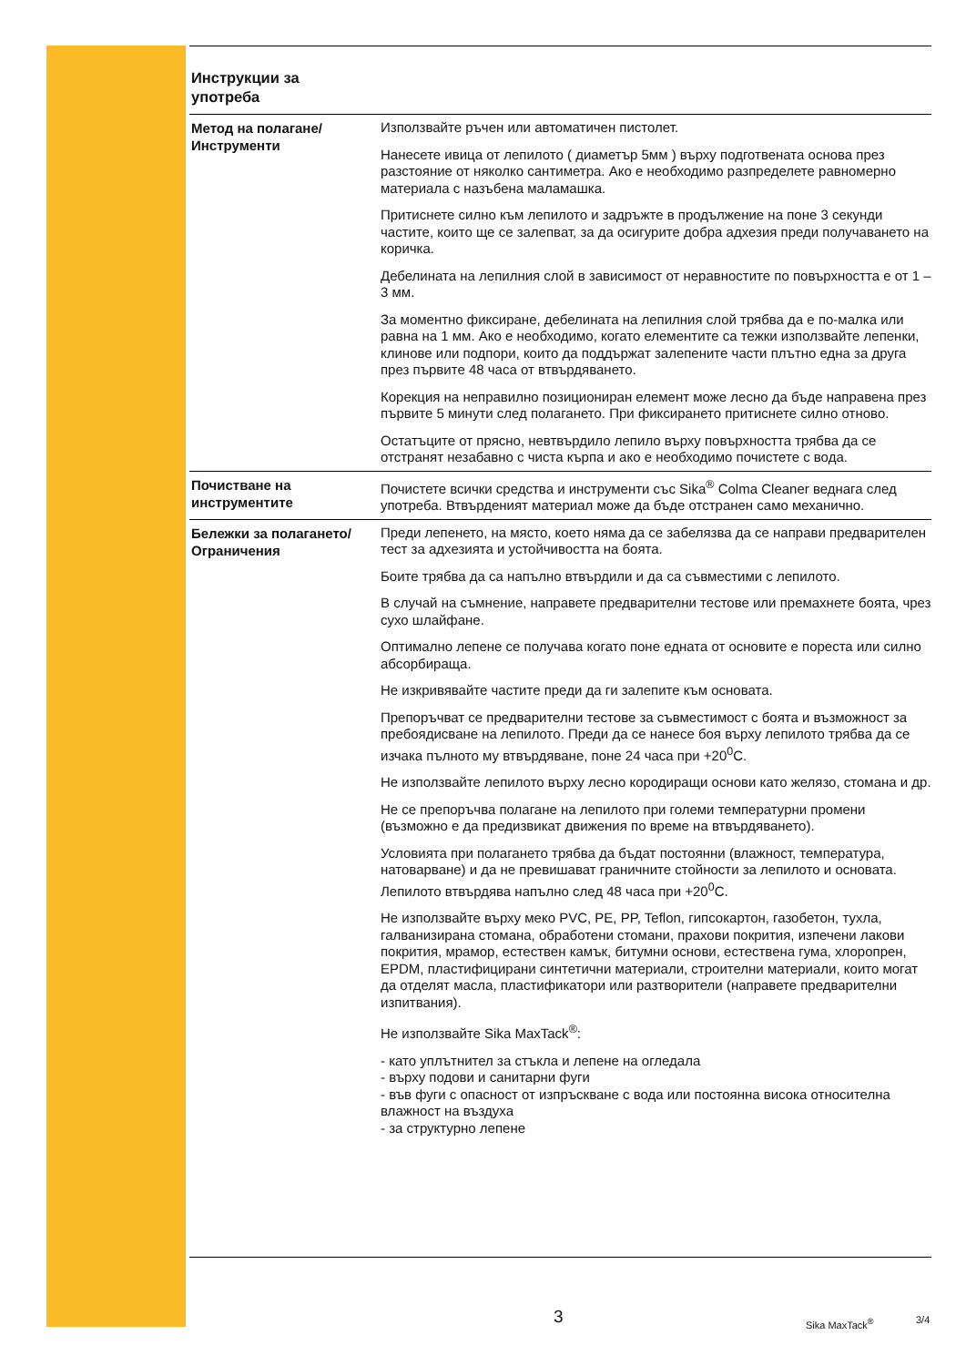Инструкции за
употреба
Метод на полагане/ Инструменти
Използвайте ръчен или автоматичен пистолет.
Нанесете ивица от лепилото ( диаметър 5мм ) върху подготвената основа през разстояние от няколко сантиметра. Ако е необходимо разпределете равномерно материала с назъбена маламашка.
Притиснете силно към лепилото и задръжте в продължение на поне 3 секунди частите, които ще се залепват, за да осигурите добра адхезия преди получаването на коричка.
Дебелината на лепилния слой в зависимост от неравностите по повърхността е от 1 – 3 мм.
За моментно фиксиране, дебелината на лепилния слой трябва да е по-малка или равна на 1 мм. Ако е необходимо, когато елементите са тежки използвайте лепенки, клинове или подпори, които да поддържат залепените части плътно една за друга през първите 48 часа от втвърдяването.
Корекция на неправилно позициониран елемент може лесно да бъде направена през първите 5 минути след полагането. При фиксирането притиснете силно отново.
Остатъците от прясно, невтвърдило лепило върху повърхността трябва да се отстранят незабавно с чиста кърпа и ако е необходимо почистете с вода.
Почистване на инструментите
Почистете всички средства и инструменти със Sika<sup>®</sup> Colma Cleaner веднага след употреба. Втвърденият материал може да бъде отстранен само механично.
Бележки за полагането/ Ограничения
Преди лепенето, на място, което няма да се забелязва да се направи предварителен тест за адхезията и устойчивостта на боята.
Боите трябва да са напълно втвърдили и да са съвместими с лепилото.
В случай на съмнение, направете предварителни тестове или премахнете боята, чрез сухо шлайфане.
Оптимално лепене се получава когато поне едната от основите е пореста или силно абсорбираща.
Не изкривявайте частите преди да ги залепите към основата.
Препоръчват се предварителни тестове за съвместимост с боята и възможност за пребоядисване на лепилото. Преди да се нанесе боя върху лепилото трябва да се изчака пълното му втвърдяване, поне 24 часа при +20<sup>0</sup>C.
Не използвайте лепилото върху лесно кородиращи основи като желязо, стомана и др.
Не се препоръчва полагане на лепилото при големи температурни промени (възможно е да предизвикат движения по време на втвърдяването).
Условията при полагането трябва да бъдат постоянни (влажност, температура, натоварване) и да не превишават граничните стойности за лепилото и основата. Лепилото втвърдява напълно след 48 часа при +20<sup>0</sup>C.
Не използвайте върху меко PVC, PE, PP, Teflon, гипсокартон, газобетон, тухла, галванизирана стомана, обработени стомани, прахови покрития, изпечени лакови покрития, мрамор, естествен камък, битумни основи, естествена гума, хлоропрен, EPDM, пластифицирани синтетични материали, строителни материали, които могат да отделят масла, пластификатори или разтворители (направете предварителни изпитвания).
Не използвайте Sika MaxTack<sup>®</sup>:
- като уплътнител за стъкла и лепене на огледала
- върху подови и санитарни фуги
- във фуги с опасност от изпръскване с вода или постоянна висока относителна влажност на въздуха
- за структурно лепене
3 Sika MaxTack<sup>®</sup> 3/4